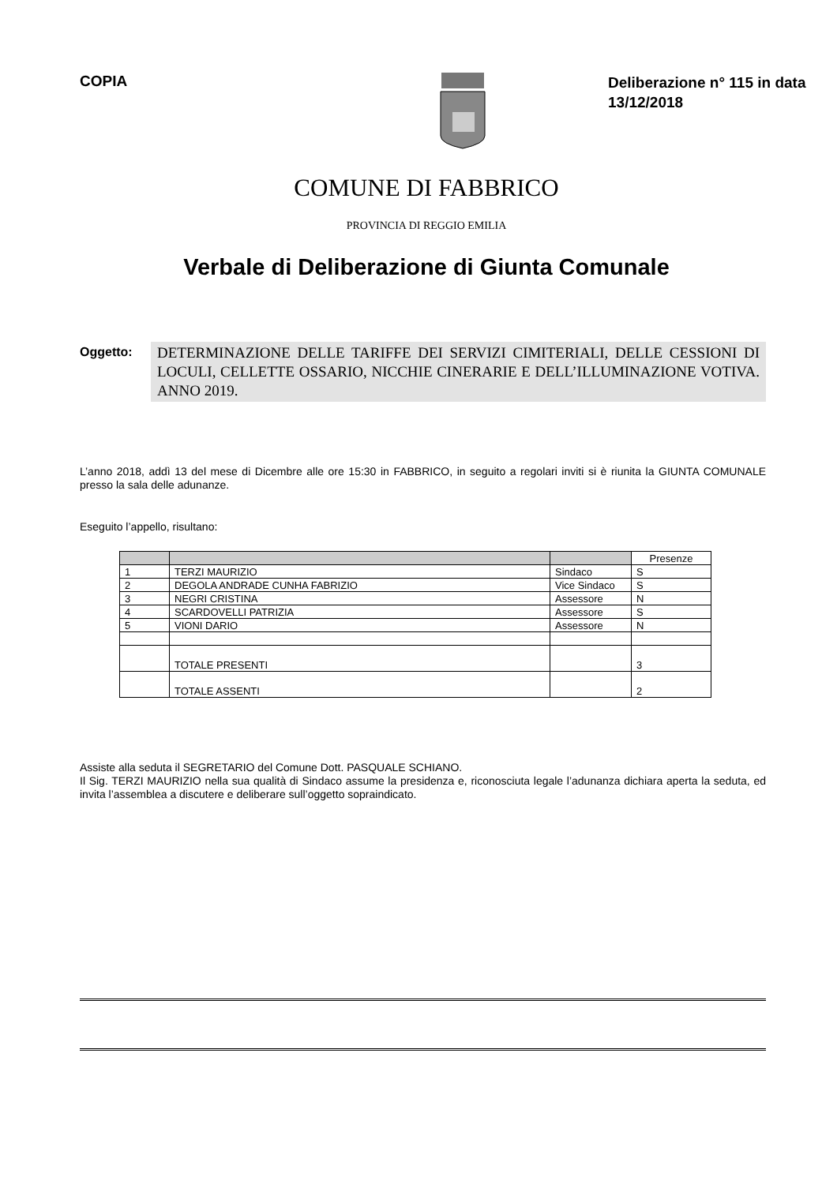COPIA
Deliberazione n° 115 in data 13/12/2018
COMUNE DI FABBRICO
PROVINCIA DI REGGIO EMILIA
Verbale di Deliberazione di Giunta Comunale
Oggetto:
DETERMINAZIONE DELLE TARIFFE DEI SERVIZI CIMITERIALI, DELLE CESSIONI DI LOCULI, CELLETTE OSSARIO, NICCHIE CINERARIE E DELL’ILLUMINAZIONE VOTIVA. ANNO 2019.
L’anno 2018, addì 13 del mese di Dicembre alle ore 15:30 in FABBRICO, in seguito a regolari inviti si è riunita la GIUNTA COMUNALE presso la sala delle adunanze.
Eseguito l’appello, risultano:
| | | | Presenze |
| --- | --- | --- | --- |
| 1 | TERZI MAURIZIO | Sindaco | S |
| 2 | DEGOLA ANDRADE CUNHA FABRIZIO | Vice Sindaco | S |
| 3 | NEGRI CRISTINA | Assessore | N |
| 4 | SCARDOVELLI PATRIZIA | Assessore | S |
| 5 | VIONI DARIO | Assessore | N |
| | TOTALE PRESENTI | | 3 |
| | TOTALE ASSENTI | | 2 |
Assiste alla seduta il SEGRETARIO del Comune Dott. PASQUALE SCHIANO.
Il Sig. TERZI MAURIZIO nella sua qualità di Sindaco assume la presidenza e, riconosciuta legale l’adunanza dichiara aperta la seduta, ed invita l’assemblea a discutere e deliberare sull’oggetto sopraindicato.